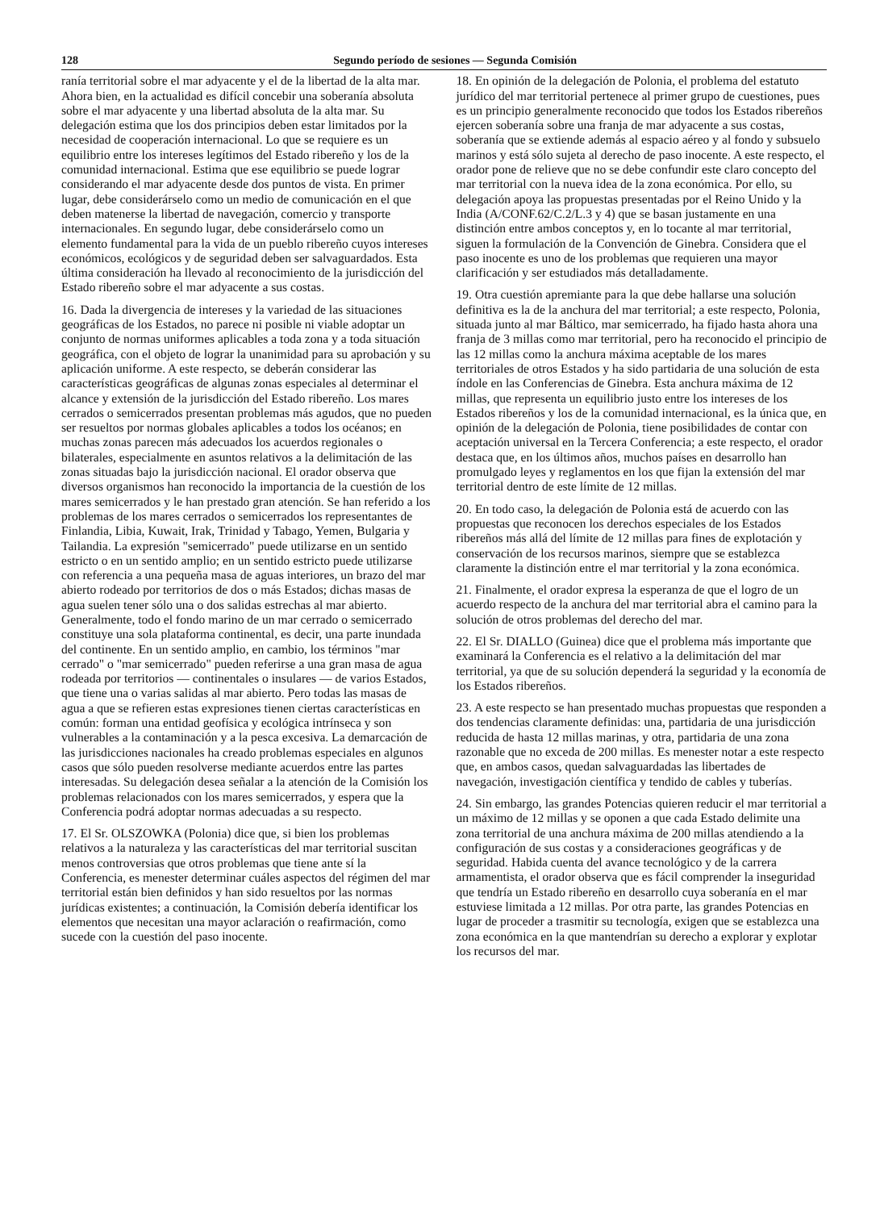128 Segundo período de sesiones — Segunda Comisión
ranía territorial sobre el mar adyacente y el de la libertad de la alta mar. Ahora bien, en la actualidad es difícil concebir una soberanía absoluta sobre el mar adyacente y una libertad absoluta de la alta mar. Su delegación estima que los dos principios deben estar limitados por la necesidad de cooperación internacional. Lo que se requiere es un equilibrio entre los intereses legítimos del Estado ribereño y los de la comunidad internacional. Estima que ese equilibrio se puede lograr considerando el mar adyacente desde dos puntos de vista. En primer lugar, debe considerárselo como un medio de comunicación en el que deben matenerse la libertad de navegación, comercio y transporte internacionales. En segundo lugar, debe considerárselo como un elemento fundamental para la vida de un pueblo ribereño cuyos intereses económicos, ecológicos y de seguridad deben ser salvaguardados. Esta última consideración ha llevado al reconocimiento de la jurisdicción del Estado ribereño sobre el mar adyacente a sus costas.
16. Dada la divergencia de intereses y la variedad de las situaciones geográficas de los Estados, no parece ni posible ni viable adoptar un conjunto de normas uniformes aplicables a toda zona y a toda situación geográfica, con el objeto de lograr la unanimidad para su aprobación y su aplicación uniforme. A este respecto, se deberán considerar las características geográficas de algunas zonas especiales al determinar el alcance y extensión de la jurisdicción del Estado ribereño. Los mares cerrados o semicerrados presentan problemas más agudos, que no pueden ser resueltos por normas globales aplicables a todos los océanos; en muchas zonas parecen más adecuados los acuerdos regionales o bilaterales, especialmente en asuntos relativos a la delimitación de las zonas situadas bajo la jurisdicción nacional. El orador observa que diversos organismos han reconocido la importancia de la cuestión de los mares semicerrados y le han prestado gran atención. Se han referido a los problemas de los mares cerrados o semicerrados los representantes de Finlandia, Libia, Kuwait, Irak, Trinidad y Tabago, Yemen, Bulgaria y Tailandia. La expresión "semicerrado" puede utilizarse en un sentido estricto o en un sentido amplio; en un sentido estricto puede utilizarse con referencia a una pequeña masa de aguas interiores, un brazo del mar abierto rodeado por territorios de dos o más Estados; dichas masas de agua suelen tener sólo una o dos salidas estrechas al mar abierto. Generalmente, todo el fondo marino de un mar cerrado o semicerrado constituye una sola plataforma continental, es decir, una parte inundada del continente. En un sentido amplio, en cambio, los términos "mar cerrado" o "mar semicerrado" pueden referirse a una gran masa de agua rodeada por territorios — continentales o insulares — de varios Estados, que tiene una o varias salidas al mar abierto. Pero todas las masas de agua a que se refieren estas expresiones tienen ciertas características en común: forman una entidad geofísica y ecológica intrínseca y son vulnerables a la contaminación y a la pesca excesiva. La demarcación de las jurisdicciones nacionales ha creado problemas especiales en algunos casos que sólo pueden resolverse mediante acuerdos entre las partes interesadas. Su delegación desea señalar a la atención de la Comisión los problemas relacionados con los mares semicerrados, y espera que la Conferencia podrá adoptar normas adecuadas a su respecto.
17. El Sr. OLSZOWKA (Polonia) dice que, si bien los problemas relativos a la naturaleza y las características del mar territorial suscitan menos controversias que otros problemas que tiene ante sí la Conferencia, es menester determinar cuáles aspectos del régimen del mar territorial están bien definidos y han sido resueltos por las normas jurídicas existentes; a continuación, la Comisión debería identificar los elementos que necesitan una mayor aclaración o reafirmación, como sucede con la cuestión del paso inocente.
18. En opinión de la delegación de Polonia, el problema del estatuto jurídico del mar territorial pertenece al primer grupo de cuestiones, pues es un principio generalmente reconocido que todos los Estados ribereños ejercen soberanía sobre una franja de mar adyacente a sus costas, soberanía que se extiende además al espacio aéreo y al fondo y subsuelo marinos y está sólo sujeta al derecho de paso inocente. A este respecto, el orador pone de relieve que no se debe confundir este claro concepto del mar territorial con la nueva idea de la zona económica. Por ello, su delegación apoya las propuestas presentadas por el Reino Unido y la India (A/CONF.62/C.2/L.3 y 4) que se basan justamente en una distinción entre ambos conceptos y, en lo tocante al mar territorial, siguen la formulación de la Convención de Ginebra. Considera que el paso inocente es uno de los problemas que requieren una mayor clarificación y ser estudiados más detalladamente.
19. Otra cuestión apremiante para la que debe hallarse una solución definitiva es la de la anchura del mar territorial; a este respecto, Polonia, situada junto al mar Báltico, mar semicerrado, ha fijado hasta ahora una franja de 3 millas como mar territorial, pero ha reconocido el principio de las 12 millas como la anchura máxima aceptable de los mares territoriales de otros Estados y ha sido partidaria de una solución de esta índole en las Conferencias de Ginebra. Esta anchura máxima de 12 millas, que representa un equilibrio justo entre los intereses de los Estados ribereños y los de la comunidad internacional, es la única que, en opinión de la delegación de Polonia, tiene posibilidades de contar con aceptación universal en la Tercera Conferencia; a este respecto, el orador destaca que, en los últimos años, muchos países en desarrollo han promulgado leyes y reglamentos en los que fijan la extensión del mar territorial dentro de este límite de 12 millas.
20. En todo caso, la delegación de Polonia está de acuerdo con las propuestas que reconocen los derechos especiales de los Estados ribereños más allá del límite de 12 millas para fines de explotación y conservación de los recursos marinos, siempre que se establezca claramente la distinción entre el mar territorial y la zona económica.
21. Finalmente, el orador expresa la esperanza de que el logro de un acuerdo respecto de la anchura del mar territorial abra el camino para la solución de otros problemas del derecho del mar.
22. El Sr. DIALLO (Guinea) dice que el problema más importante que examinará la Conferencia es el relativo a la delimitación del mar territorial, ya que de su solución dependerá la seguridad y la economía de los Estados ribereños.
23. A este respecto se han presentado muchas propuestas que responden a dos tendencias claramente definidas: una, partidaria de una jurisdicción reducida de hasta 12 millas marinas, y otra, partidaria de una zona razonable que no exceda de 200 millas. Es menester notar a este respecto que, en ambos casos, quedan salvaguardadas las libertades de navegación, investigación científica y tendido de cables y tuberías.
24. Sin embargo, las grandes Potencias quieren reducir el mar territorial a un máximo de 12 millas y se oponen a que cada Estado delimite una zona territorial de una anchura máxima de 200 millas atendiendo a la configuración de sus costas y a consideraciones geográficas y de seguridad. Habida cuenta del avance tecnológico y de la carrera armamentista, el orador observa que es fácil comprender la inseguridad que tendría un Estado ribereño en desarrollo cuya soberanía en el mar estuviese limitada a 12 millas. Por otra parte, las grandes Potencias en lugar de proceder a trasmitir su tecnología, exigen que se establezca una zona económica en la que mantendrían su derecho a explorar y explotar los recursos del mar.